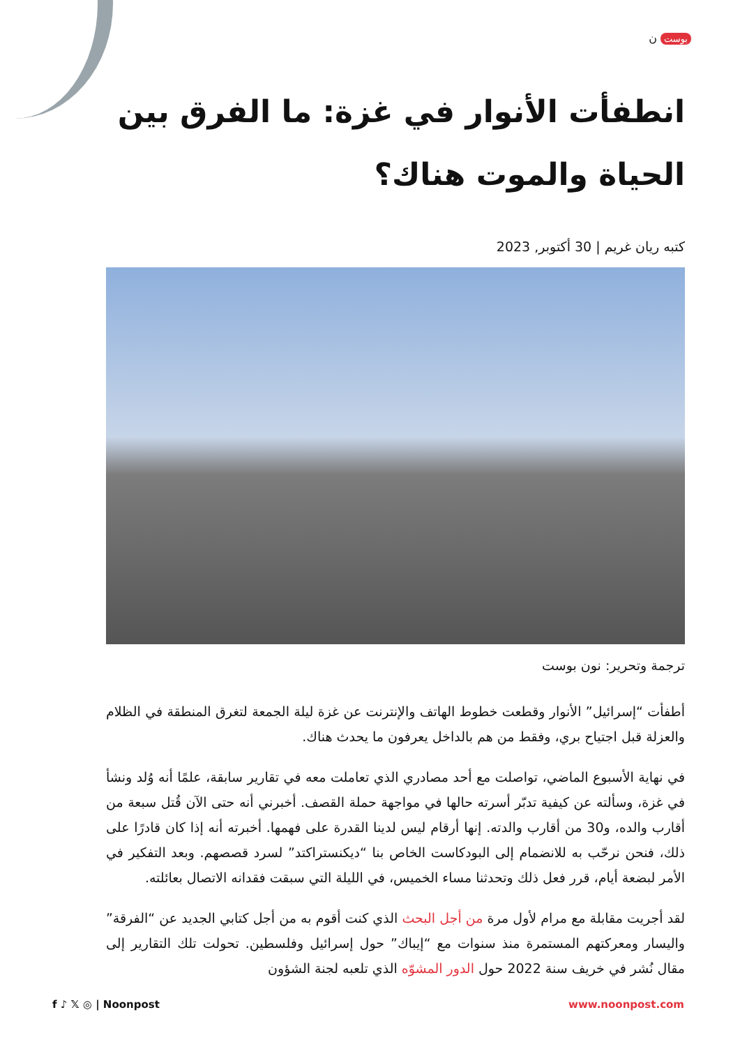بوست ن
انطفأت الأنوار في غزة: ما الفرق بين الحياة والموت هناك؟
كتبه ريان غريم | 30 أكتوبر, 2023
ترجمة وتحرير: نون بوست
أطفأت “إسرائيل” الأنوار وقطعت خطوط الهاتف والإنترنت عن غزة ليلة الجمعة لتغرق المنطقة في الظلام والعزلة قبل اجتياح بري، وفقط من هم بالداخل يعرفون ما يحدث هناك.
في نهاية الأسبوع الماضي، تواصلت مع أحد مصادري الذي تعاملت معه في تقارير سابقة، علمًا أنه وُلد ونشأ في غزة، وسألته عن كيفية تدبّر أسرته حالها في مواجهة حملة القصف. أخبرني أنه حتى الآن قُتل سبعة من أقارب والده، و30 من أقارب والدته. إنها أرقام ليس لدينا القدرة على فهمها. أخبرته أنه إذا كان قادرًا على ذلك، فنحن نرحّب به للانضمام إلى البودكاست الخاص بنا “ديكنستراكتد” لسرد قصصهم. وبعد التفكير في الأمر لبضعة أيام، قرر فعل ذلك وتحدثنا مساء الخميس، في الليلة التي سبقت فقدانه الاتصال بعائلته.
لقد أجريت مقابلة مع مرام لأول مرة من أجل البحث الذي كنت أقوم به من أجل كتابي الجديد عن “الفرقة” واليسار ومعركتهم المستمرة منذ سنوات مع “إيباك” حول إسرائيل وفلسطين. تحولت تلك التقارير إلى مقال نُشر في خريف سنة 2022 حول الدور المشوّه الذي تلعبه لجنة الشؤون
f ♪ 𝕏 ◎ | Noonpost www.noonpost.com